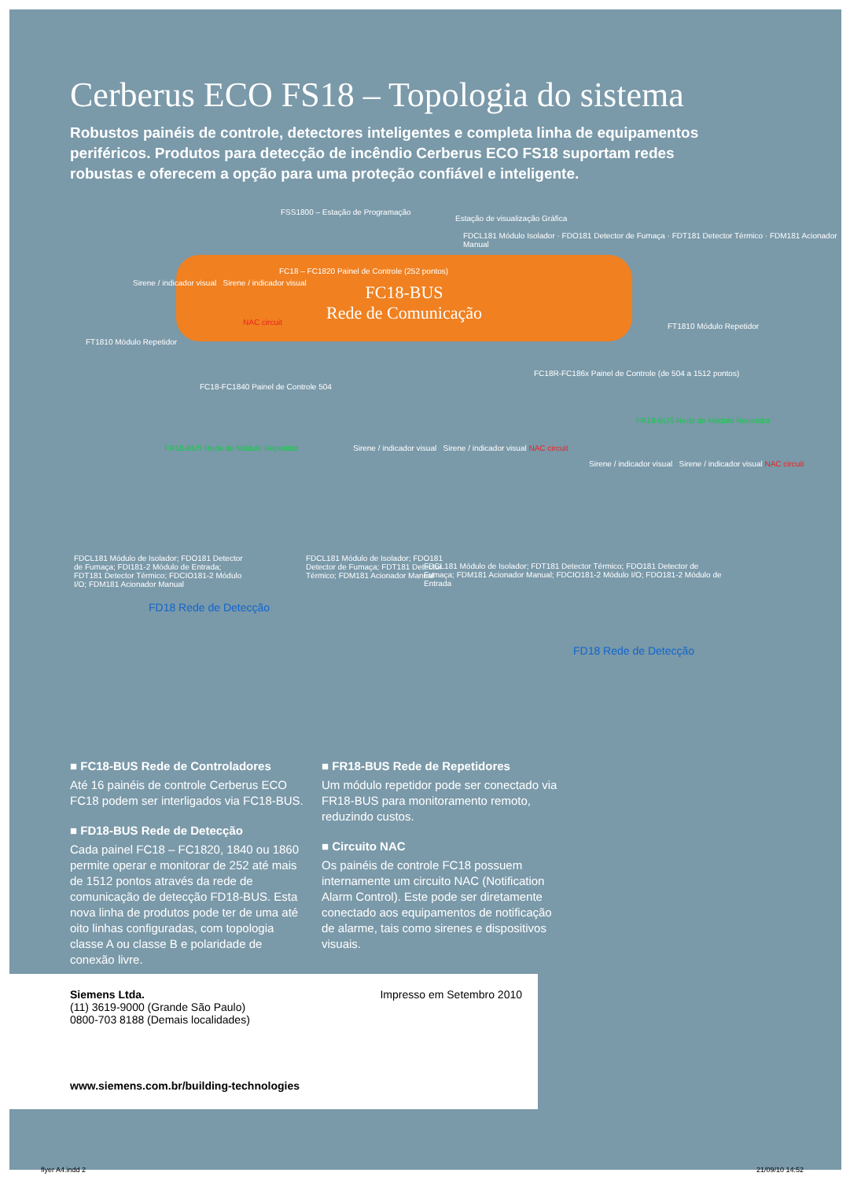Cerberus ECO FS18 – Topologia do sistema
Robustos painéis de controle, detectores inteligentes e completa linha de equipamentos periféricos. Produtos para detecção de incêndio Cerberus ECO FS18 suportam redes robustas e oferecem a opção para uma proteção confiável e inteligente.
FC18-BUS
Rede de Comunicação
FSS1800 – Estação de Programação
Estação de visualização Gráfica
FC18 – FC1820 Painel de Controle (252 pontos)
Sirene / indicador visual Sirene / indicador visual
NAC circuit
FDCL181 Módulo Isolador · FDO181 Detector de Fumaça · FDT181 Detector Térmico · FDM181 Acionador Manual
FT1810 Módulo Repetidor
FT1810 Módulo Repetidor
FC18-FC1840 Painel de Controle 504
FC18R-FC186x Painel de Controle (de 504 a 1512 pontos)
FR18-BUS Rede de Módulo Repetidor
FR18-BUS Rede de Módulo Repetidor
Sirene / indicador visual Sirene / indicador visual NAC circuit
Sirene / indicador visual Sirene / indicador visual NAC circuit
FD18 Rede de Detecção
FD18 Rede de Detecção
FDCL181 Módulo de Isolador; FDO181 Detector de Fumaça; FDI181-2 Módulo de Entrada; FDT181 Detector Térmico; FDCIO181-2 Módulo I/O; FDM181 Acionador Manual
FDCL181 Módulo de Isolador; FDO181 Detector de Fumaça; FDT181 Detector Térmico; FDM181 Acionador Manual
FDCL181 Módulo de Isolador; FDT181 Detector Térmico; FDO181 Detector de Fumaça; FDM181 Acionador Manual; FDCIO181-2 Módulo I/O; FDO181-2 Módulo de Entrada
■ FC18-BUS Rede de Controladores
Até 16 painéis de controle Cerberus ECO FC18 podem ser interligados via FC18-BUS.
■ FD18-BUS Rede de Detecção
Cada painel FC18 – FC1820, 1840 ou 1860 permite operar e monitorar de 252 até mais de 1512 pontos através da rede de comunicação de detecção FD18-BUS. Esta nova linha de produtos pode ter de uma até oito linhas configuradas, com topologia classe A ou classe B e polaridade de conexão livre.
■ FR18-BUS Rede de Repetidores
Um módulo repetidor pode ser conectado via FR18-BUS para monitoramento remoto, reduzindo custos.
■ Circuito NAC
Os painéis de controle FC18 possuem internamente um circuito NAC (Notification Alarm Control). Este pode ser diretamente conectado aos equipamentos de notificação de alarme, tais como sirenes e dispositivos visuais.
Siemens Ltda.
(11) 3619-9000 (Grande São Paulo)
0800-703 8188 (Demais localidades)
Impresso em Setembro 2010
www.siemens.com.br/building-technologies
flyer A4.indd 2 21/09/10 14:52